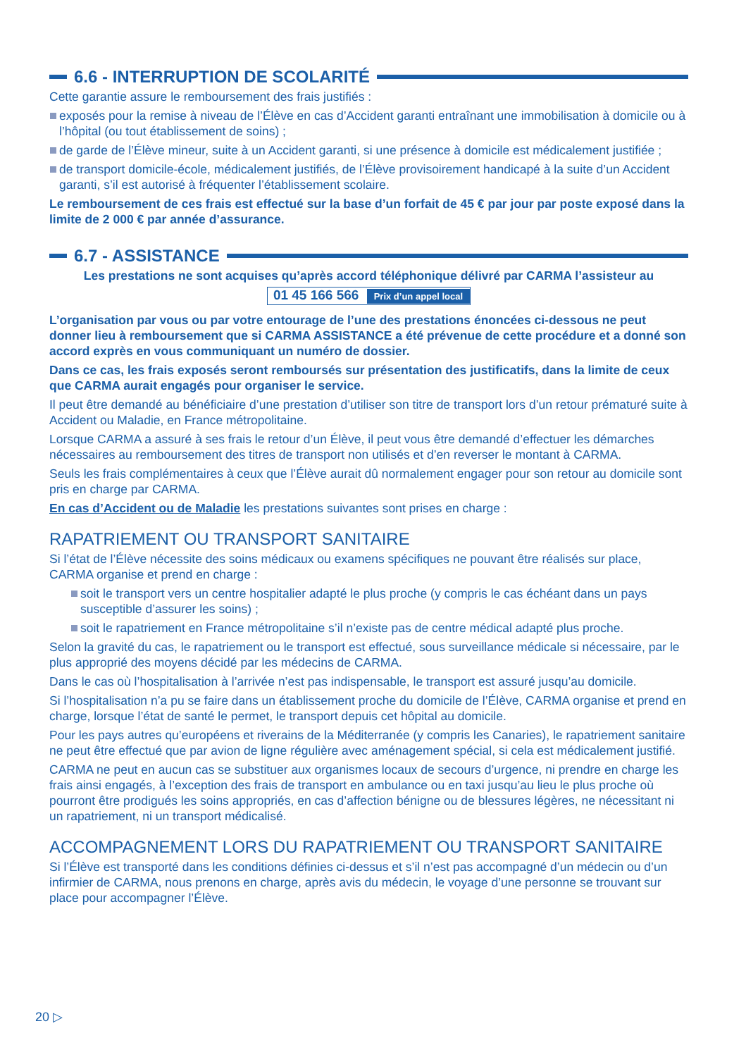6.6 - INTERRUPTION DE SCOLARITÉ
Cette garantie assure le remboursement des frais justifiés :
exposés pour la remise à niveau de l’Élève en cas d’Accident garanti entraînant une immobilisation à domicile ou à l’hôpital (ou tout établissement de soins) ;
de garde de l’Élève mineur, suite à un Accident garanti, si une présence à domicile est médicalement justifiée ;
de transport domicile-école, médicalement justifiés, de l’Élève provisoirement handicapé à la suite d’un Accident garanti, s’il est autorisé à fréquenter l’établissement scolaire.
Le remboursement de ces frais est effectué sur la base d’un forfait de 45 € par jour par poste exposé dans la limite de 2 000 € par année d’assurance.
6.7 - ASSISTANCE
Les prestations ne sont acquises qu’après accord téléphonique délivré par CARMA l’assisteur au
01 45 166 566 Prix d’un appel local
L’organisation par vous ou par votre entourage de l’une des prestations énoncées ci-dessous ne peut donner lieu à remboursement que si CARMA ASSISTANCE a été prévenue de cette procédure et a donné son accord exprès en vous communiquant un numéro de dossier.
Dans ce cas, les frais exposés seront remboursés sur présentation des justificatifs, dans la limite de ceux que CARMA aurait engagés pour organiser le service.
Il peut être demandé au bénéficiaire d’une prestation d’utiliser son titre de transport lors d’un retour prématuré suite à Accident ou Maladie, en France métropolitaine.
Lorsque CARMA a assuré à ses frais le retour d’un Élève, il peut vous être demandé d’effectuer les démarches nécessaires au remboursement des titres de transport non utilisés et d’en reverser le montant à CARMA.
Seuls les frais complémentaires à ceux que l’Élève aurait dû normalement engager pour son retour au domicile sont pris en charge par CARMA.
En cas d’Accident ou de Maladie les prestations suivantes sont prises en charge :
RAPATRIEMENT OU TRANSPORT SANITAIRE
Si l’état de l’Élève nécessite des soins médicaux ou examens spécifiques ne pouvant être réalisés sur place, CARMA organise et prend en charge :
soit le transport vers un centre hospitalier adapté le plus proche (y compris le cas échéant dans un pays susceptible d’assurer les soins) ;
soit le rapatriement en France métropolitaine s’il n’existe pas de centre médical adapté plus proche.
Selon la gravité du cas, le rapatriement ou le transport est effectué, sous surveillance médicale si nécessaire, par le plus approprié des moyens décidé par les médecins de CARMA.
Dans le cas où l’hospitalisation à l’arrivée n’est pas indispensable, le transport est assuré jusqu’au domicile.
Si l’hospitalisation n’a pu se faire dans un établissement proche du domicile de l’Élève, CARMA organise et prend en charge, lorsque l’état de santé le permet, le transport depuis cet hôpital au domicile.
Pour les pays autres qu’européens et riverains de la Méditerranée (y compris les Canaries), le rapatriement sanitaire ne peut être effectué que par avion de ligne régulière avec aménagement spécial, si cela est médicalement justifié.
CARMA ne peut en aucun cas se substituer aux organismes locaux de secours d’urgence, ni prendre en charge les frais ainsi engagés, à l’exception des frais de transport en ambulance ou en taxi jusqu’au lieu le plus proche où pourront être prodigués les soins appropriés, en cas d’affection bénigne ou de blessures légères, ne nécessitant ni un rapatriement, ni un transport médicalisé.
ACCOMPAGNEMENT LORS DU RAPATRIEMENT OU TRANSPORT SANITAIRE
Si l’Élève est transporté dans les conditions définies ci-dessus et s’il n’est pas accompagné d’un médecin ou d’un infirmier de CARMA, nous prenons en charge, après avis du médecin, le voyage d’une personne se trouvant sur place pour accompagner l’Élève.
20 ▷